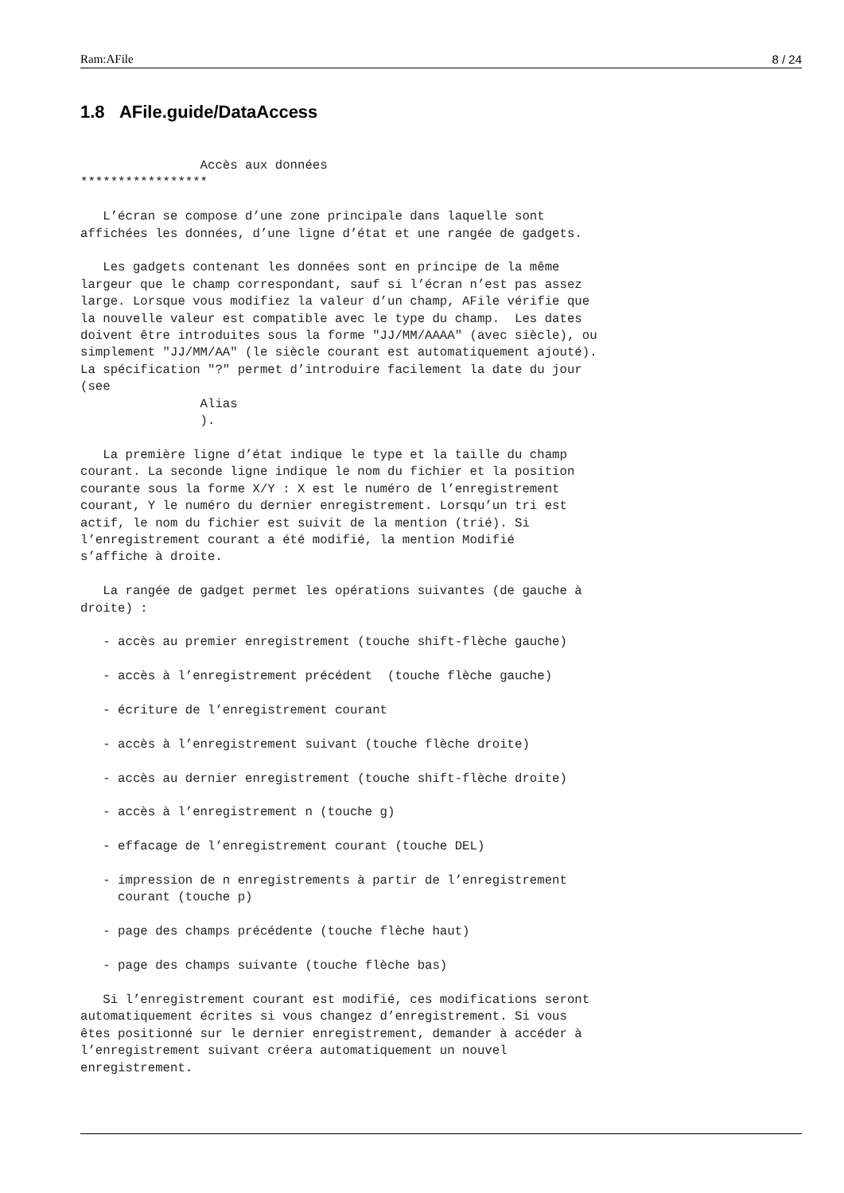Ram:AFile 8 / 24
1.8 AFile.guide/DataAccess
                Accès aux données
*****************

   L’écran se compose d’une zone principale dans laquelle sont
affichées les données, d’une ligne d’état et une rangée de gadgets.

   Les gadgets contenant les données sont en principe de la même
largeur que le champ correspondant, sauf si l’écran n’est pas assez
large. Lorsque vous modifiez la valeur d’un champ, AFile vérifie que
la nouvelle valeur est compatible avec le type du champ.  Les dates
doivent être introduites sous la forme "JJ/MM/AAAA" (avec siècle), ou
simplement "JJ/MM/AA" (le siècle courant est automatiquement ajouté).
La spécification "?" permet d’introduire facilement la date du jour
(see
                Alias
                ).

   La première ligne d’état indique le type et la taille du champ
courant. La seconde ligne indique le nom du fichier et la position
courante sous la forme X/Y : X est le numéro de l’enregistrement
courant, Y le numéro du dernier enregistrement. Lorsqu’un tri est
actif, le nom du fichier est suivit de la mention (trié). Si
l’enregistrement courant a été modifié, la mention Modifié
s’affiche à droite.

   La rangée de gadget permet les opérations suivantes (de gauche à
droite) :

   - accès au premier enregistrement (touche shift-flèche gauche)

   - accès à l’enregistrement précédent  (touche flèche gauche)

   - écriture de l’enregistrement courant

   - accès à l’enregistrement suivant (touche flèche droite)

   - accès au dernier enregistrement (touche shift-flèche droite)

   - accès à l’enregistrement n (touche g)

   - effacage de l’enregistrement courant (touche DEL)

   - impression de n enregistrements à partir de l’enregistrement
     courant (touche p)

   - page des champs précédente (touche flèche haut)

   - page des champs suivante (touche flèche bas)

   Si l’enregistrement courant est modifié, ces modifications seront
automatiquement écrites si vous changez d’enregistrement. Si vous
êtes positionné sur le dernier enregistrement, demander à accéder à
l’enregistrement suivant créera automatiquement un nouvel
enregistrement.